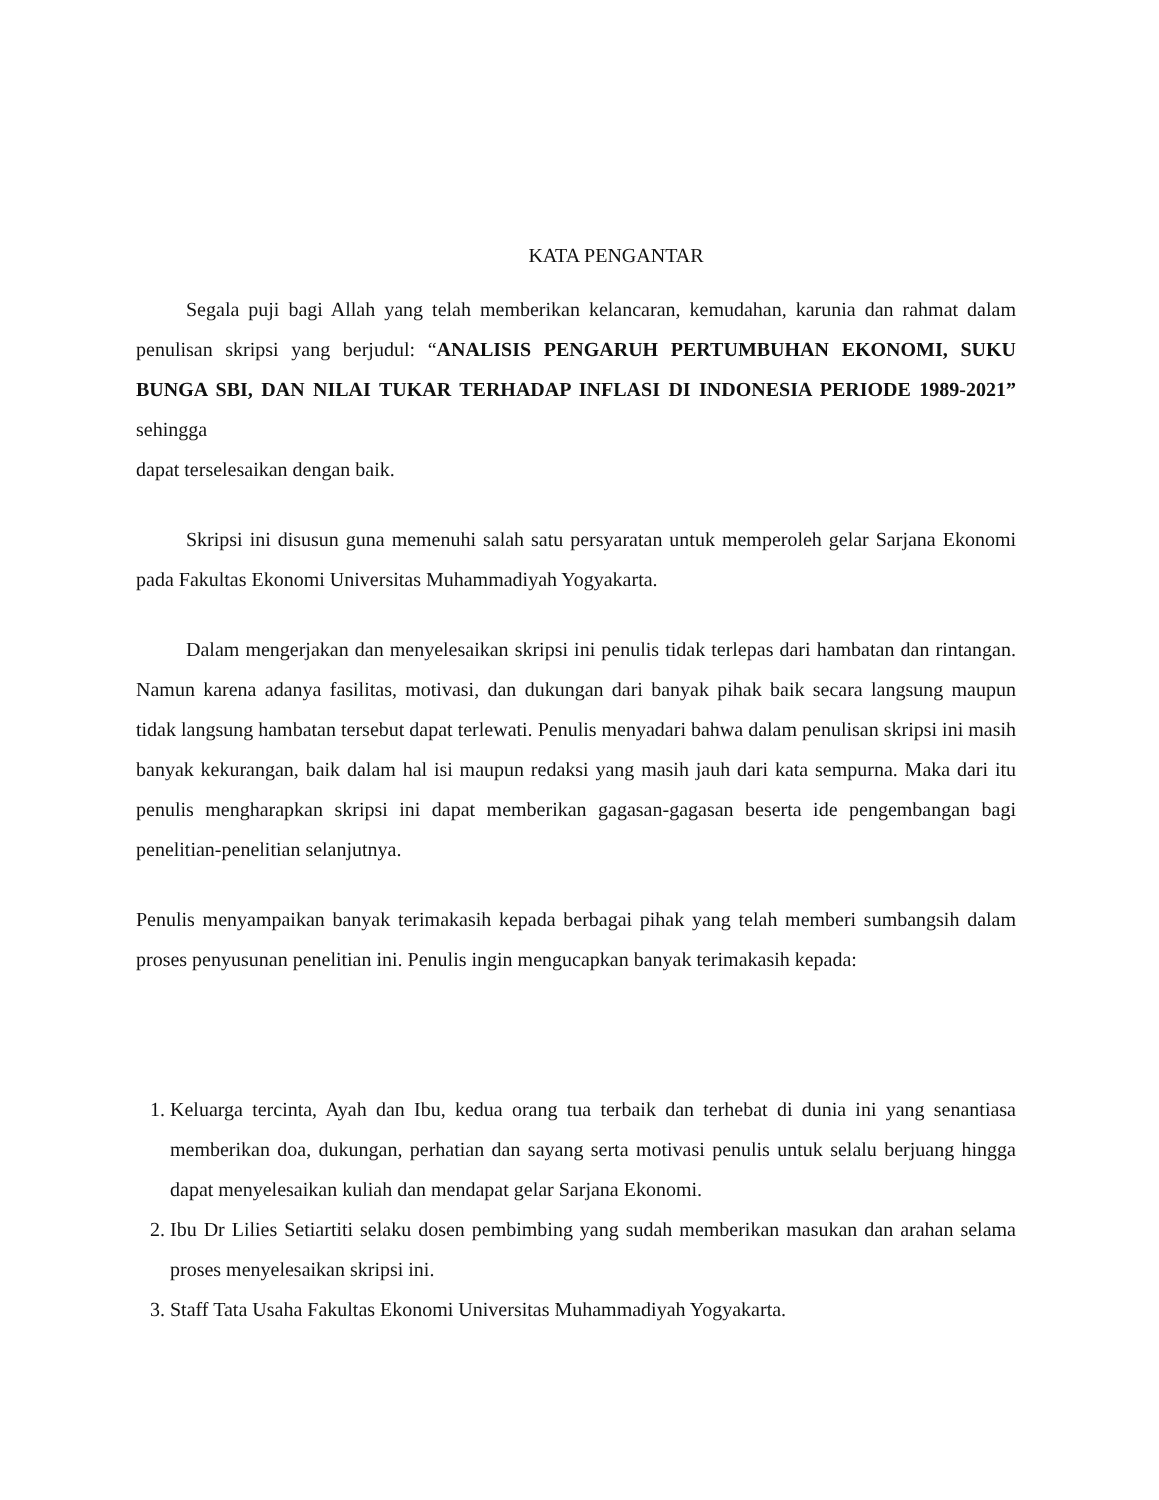KATA PENGANTAR
Segala puji bagi Allah yang telah memberikan kelancaran, kemudahan, karunia dan rahmat dalam penulisan skripsi yang berjudul: “ANALISIS PENGARUH PERTUMBUHAN EKONOMI, SUKU BUNGA SBI, DAN NILAI TUKAR TERHADAP INFLASI DI INDONESIA PERIODE 1989-2021” sehingga
dapat terselesaikan dengan baik.
Skripsi ini disusun guna memenuhi salah satu persyaratan untuk memperoleh gelar Sarjana Ekonomi pada Fakultas Ekonomi Universitas Muhammadiyah Yogyakarta.
Dalam mengerjakan dan menyelesaikan skripsi ini penulis tidak terlepas dari hambatan dan rintangan. Namun karena adanya fasilitas, motivasi, dan dukungan dari banyak pihak baik secara langsung maupun tidak langsung hambatan tersebut dapat terlewati. Penulis menyadari bahwa dalam penulisan skripsi ini masih banyak kekurangan, baik dalam hal isi maupun redaksi yang masih jauh dari kata sempurna. Maka dari itu penulis mengharapkan skripsi ini dapat memberikan gagasan-gagasan beserta ide pengembangan bagi penelitian-penelitian selanjutnya.
Penulis menyampaikan banyak terimakasih kepada berbagai pihak yang telah memberi sumbangsih dalam proses penyusunan penelitian ini. Penulis ingin mengucapkan banyak terimakasih kepada:
1. Keluarga tercinta, Ayah dan Ibu, kedua orang tua terbaik dan terhebat di dunia ini yang senantiasa memberikan doa, dukungan, perhatian dan sayang serta motivasi penulis untuk selalu berjuang hingga dapat menyelesaikan kuliah dan mendapat gelar Sarjana Ekonomi.
2. Ibu Dr Lilies Setiartiti selaku dosen pembimbing yang sudah memberikan masukan dan arahan selama proses menyelesaikan skripsi ini.
3. Staff Tata Usaha Fakultas Ekonomi Universitas Muhammadiyah Yogyakarta.